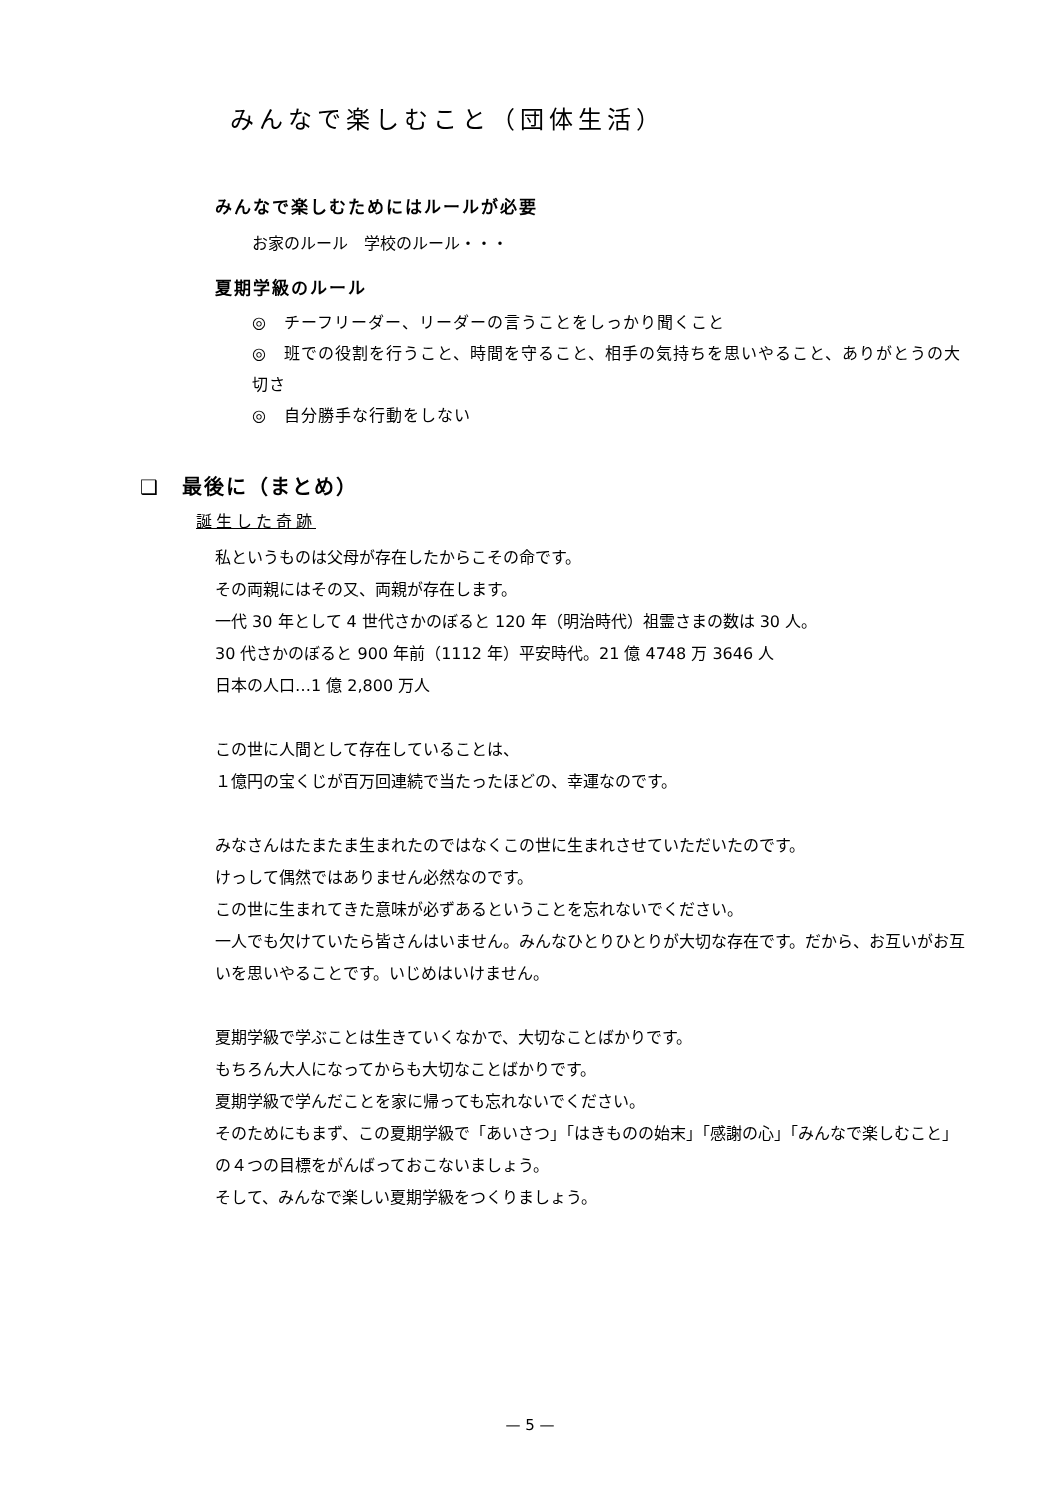みんなで楽しむこと（団体生活）
みんなで楽しむためにはルールが必要
お家のルール　学校のルール・・・
夏期学級のルール
◎　チーフリーダー、リーダーの言うことをしっかり聞くこと
◎　班での役割を行うこと、時間を守ること、相手の気持ちを思いやること、ありがとうの大切さ
◎　自分勝手な行動をしない
❑　最後に（まとめ）
誕生した奇跡
私というものは父母が存在したからこその命です。
その両親にはその又、両親が存在します。
一代 30 年として 4 世代さかのぼると 120 年（明治時代）祖霊さまの数は 30 人。
30 代さかのぼると 900 年前（1112 年）平安時代。21 億 4748 万 3646 人
日本の人口…1 億 2,800 万人
この世に人間として存在していることは、
１億円の宝くじが百万回連続で当たったほどの、幸運なのです。
みなさんはたまたま生まれたのではなくこの世に生まれさせていただいたのです。
けっして偶然ではありません必然なのです。
この世に生まれてきた意味が必ずあるということを忘れないでください。
一人でも欠けていたら皆さんはいません。みんなひとりひとりが大切な存在です。だから、お互いがお互いを思いやることです。いじめはいけません。
夏期学級で学ぶことは生きていくなかで、大切なことばかりです。
もちろん大人になってからも大切なことばかりです。
夏期学級で学んだことを家に帰っても忘れないでください。
そのためにもまず、この夏期学級で「あいさつ」「はきものの始末」「感謝の心」「みんなで楽しむこと」の４つの目標をがんばっておこないましょう。
そして、みんなで楽しい夏期学級をつくりましょう。
— 5 —